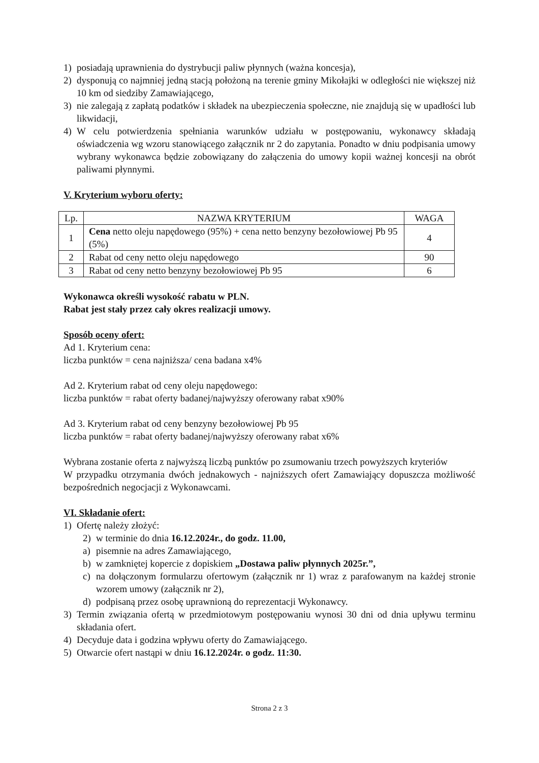1) posiadają uprawnienia do dystrybucji paliw płynnych (ważna koncesja),
2) dysponują co najmniej jedną stacją położoną na terenie gminy Mikołajki w odległości nie większej niż 10 km od siedziby Zamawiającego,
3) nie zalegają z zapłatą podatków i składek na ubezpieczenia społeczne, nie znajdują się w upadłości lub likwidacji,
4) W celu potwierdzenia spełniania warunków udziału w postępowaniu, wykonawcy składają oświadczenia wg wzoru stanowiącego załącznik nr 2 do zapytania. Ponadto w dniu podpisania umowy wybrany wykonawca będzie zobowiązany do załączenia do umowy kopii ważnej koncesji na obrót paliwami płynnymi.
V. Kryterium wyboru oferty:
| Lp. | NAZWA KRYTERIUM | WAGA |
| --- | --- | --- |
| 1 | Cena netto oleju napędowego (95%) + cena netto benzyny bezołowiowej Pb 95 (5%) | 4 |
| 2 | Rabat od ceny netto oleju napędowego | 90 |
| 3 | Rabat od ceny netto benzyny bezołowiowej Pb 95 | 6 |
Wykonawca określi wysokość rabatu w PLN.
Rabat jest stały przez cały okres realizacji umowy.
Sposób oceny ofert:
Ad 1. Kryterium cena:
liczba punktów = cena najniższa/ cena badana x4%
Ad 2. Kryterium rabat od ceny oleju napędowego:
liczba punktów = rabat oferty badanej/najwyższy oferowany rabat x90%
Ad 3. Kryterium rabat od ceny benzyny bezołowiowej Pb 95
liczba punktów = rabat oferty badanej/najwyższy oferowany rabat x6%
Wybrana zostanie oferta z najwyższą liczbą punktów po zsumowaniu trzech powyższych kryteriów
W przypadku otrzymania dwóch jednakowych - najniższych ofert Zamawiający dopuszcza możliwość bezpośrednich negocjacji z Wykonawcami.
VI. Składanie ofert:
1) Ofertę należy złożyć:
2) w terminie do dnia 16.12.2024r., do godz. 11.00,
a) pisemnie na adres Zamawiającego,
b) w zamkniętej kopercie z dopiskiem „Dostawa paliw płynnych 2025r.”,
c) na dołączonym formularzu ofertowym (załącznik nr 1) wraz z parafowanym na każdej stronie wzorem umowy (załącznik nr 2),
d) podpisaną przez osobę uprawnioną do reprezentacji Wykonawcy.
3) Termin związania ofertą w przedmiotowym postępowaniu wynosi 30 dni od dnia upływu terminu składania ofert.
4) Decyduje data i godzina wpływu oferty do Zamawiającego.
5) Otwarcie ofert nastąpi w dniu 16.12.2024r. o godz. 11:30.
Strona 2 z 3